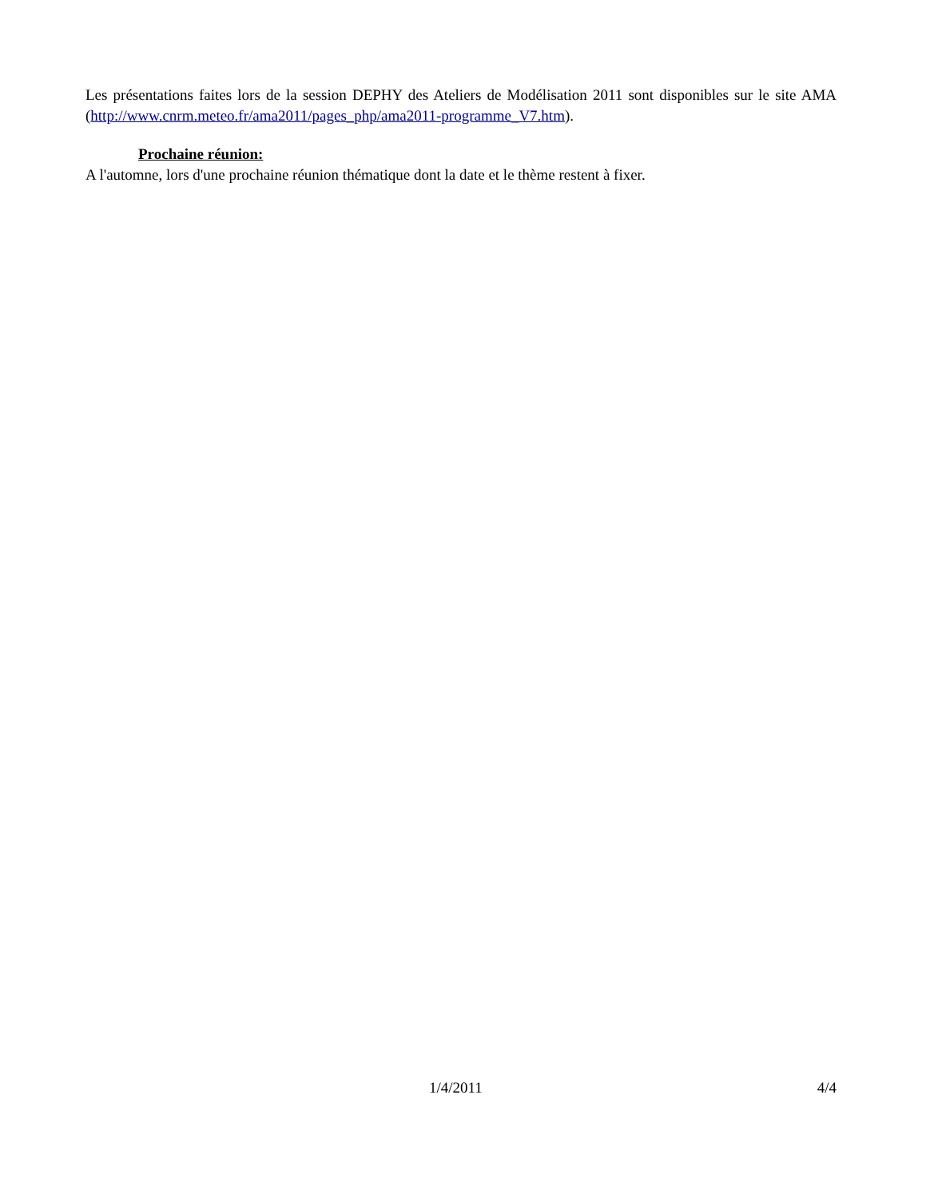Les présentations faites lors de la session DEPHY des Ateliers de Modélisation 2011 sont disponibles sur le site AMA (http://www.cnrm.meteo.fr/ama2011/pages_php/ama2011-programme_V7.htm).
Prochaine réunion:
A l'automne, lors d'une prochaine réunion thématique dont la date et le thème restent à fixer.
1/4/2011 4/4